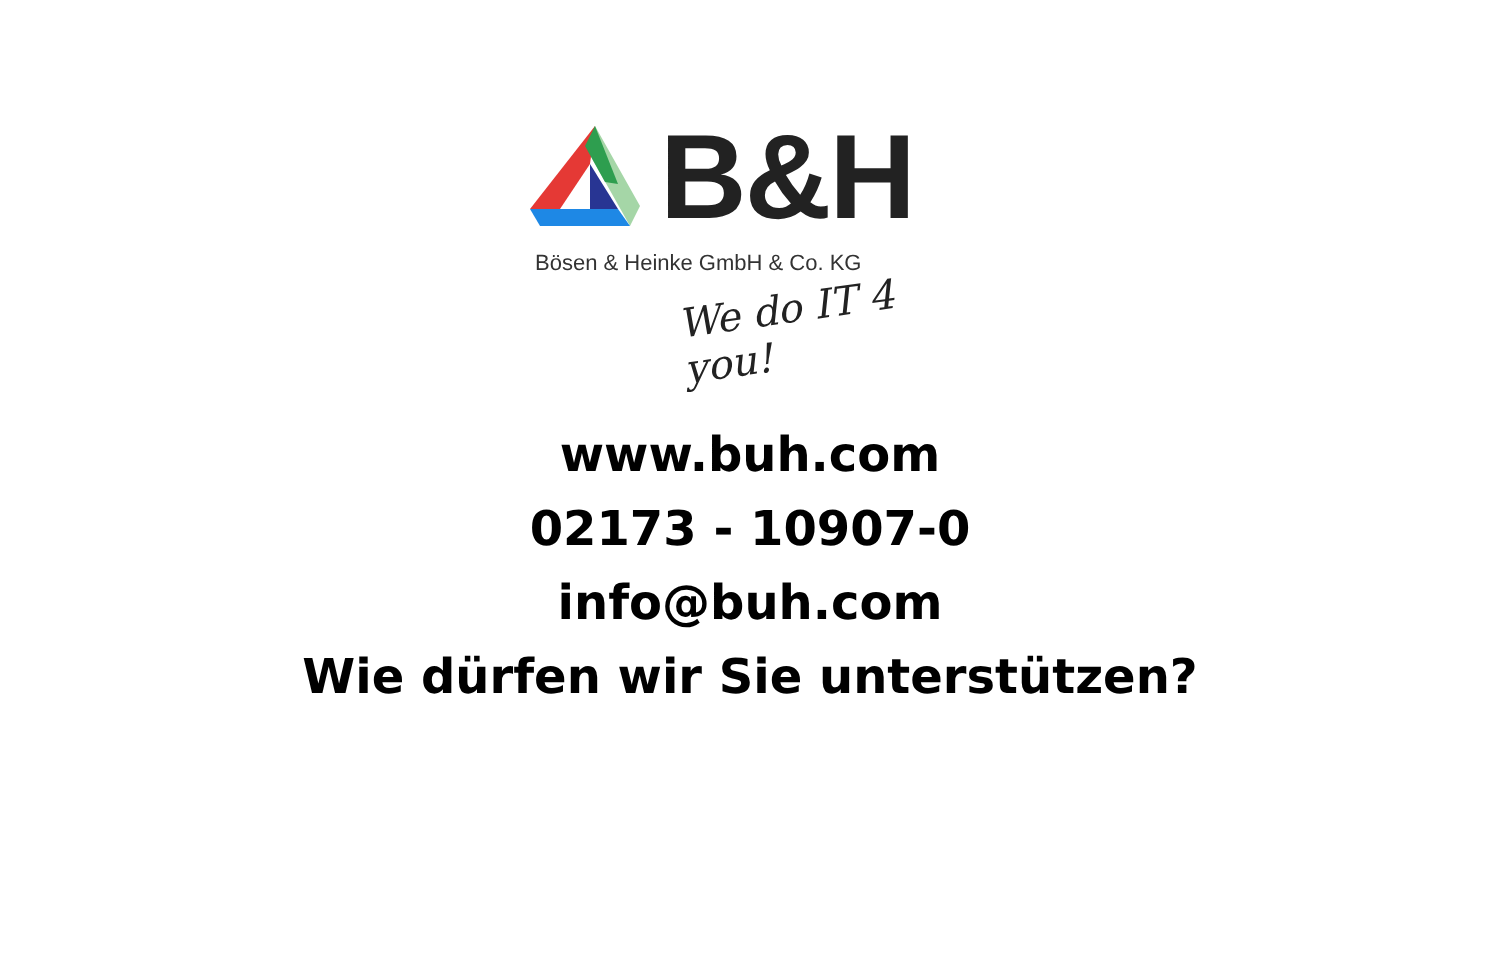B&H
Bösen & Heinke GmbH & Co. KG
We do IT 4 you!
www.buh.com
02173 - 10907-0
info@buh.com
Wie dürfen wir Sie unterstützen?